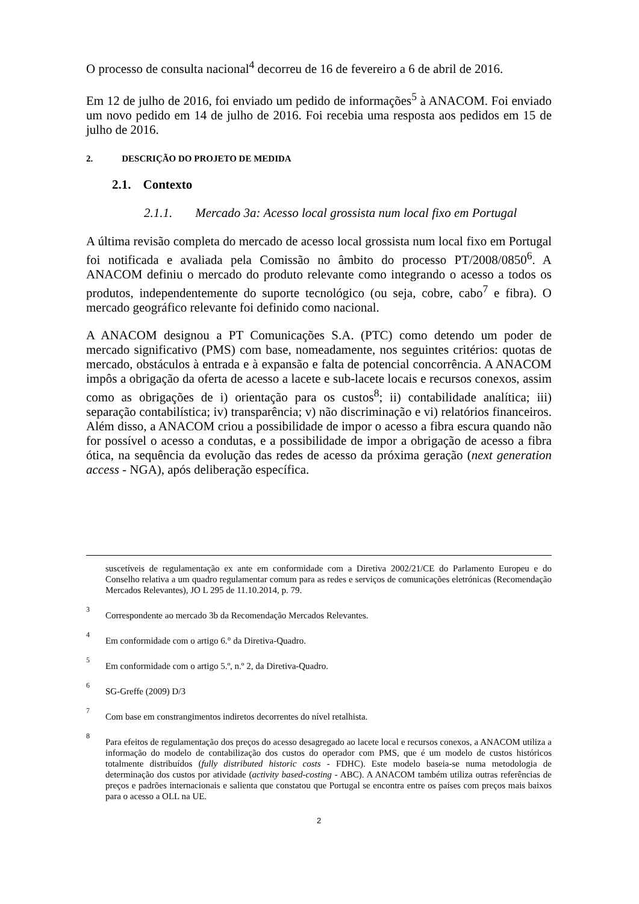O processo de consulta nacional<sup>4</sup> decorreu de 16 de fevereiro a 6 de abril de 2016.
Em 12 de julho de 2016, foi enviado um pedido de informações<sup>5</sup> à ANACOM. Foi enviado um novo pedido em 14 de julho de 2016. Foi recebia uma resposta aos pedidos em 15 de julho de 2016.
2. DESCRIÇÃO DO PROJETO DE MEDIDA
2.1. Contexto
2.1.1. Mercado 3a: Acesso local grossista num local fixo em Portugal
A última revisão completa do mercado de acesso local grossista num local fixo em Portugal foi notificada e avaliada pela Comissão no âmbito do processo PT/2008/0850<sup>6</sup>. A ANACOM definiu o mercado do produto relevante como integrando o acesso a todos os produtos, independentemente do suporte tecnológico (ou seja, cobre, cabo<sup>7</sup> e fibra). O mercado geográfico relevante foi definido como nacional.
A ANACOM designou a PT Comunicações S.A. (PTC) como detendo um poder de mercado significativo (PMS) com base, nomeadamente, nos seguintes critérios: quotas de mercado, obstáculos à entrada e à expansão e falta de potencial concorrência. A ANACOM impôs a obrigação da oferta de acesso a lacete e sub-lacete locais e recursos conexos, assim como as obrigações de i) orientação para os custos<sup>8</sup>; ii) contabilidade analítica; iii) separação contabilística; iv) transparência; v) não discriminação e vi) relatórios financeiros. Além disso, a ANACOM criou a possibilidade de impor o acesso a fibra escura quando não for possível o acesso a condutas, e a possibilidade de impor a obrigação de acesso a fibra ótica, na sequência da evolução das redes de acesso da próxima geração (next generation access - NGA), após deliberação específica.
suscetíveis de regulamentação ex ante em conformidade com a Diretiva 2002/21/CE do Parlamento Europeu e do Conselho relativa a um quadro regulamentar comum para as redes e serviços de comunicações eletrónicas (Recomendação Mercados Relevantes), JO L 295 de 11.10.2014, p. 79.
3 Correspondente ao mercado 3b da Recomendação Mercados Relevantes.
4 Em conformidade com o artigo 6.° da Diretiva-Quadro.
5 Em conformidade com o artigo 5.º, n.º 2, da Diretiva-Quadro.
6 SG-Greffe (2009) D/3
7 Com base em constrangimentos indiretos decorrentes do nível retalhista.
8 Para efeitos de regulamentação dos preços do acesso desagregado ao lacete local e recursos conexos, a ANACOM utiliza a informação do modelo de contabilização dos custos do operador com PMS, que é um modelo de custos históricos totalmente distribuídos (fully distributed historic costs - FDHC). Este modelo baseia-se numa metodologia de determinação dos custos por atividade (activity based-costing - ABC). A ANACOM também utiliza outras referências de preços e padrões internacionais e salienta que constatou que Portugal se encontra entre os países com preços mais baixos para o acesso a OLL na UE.
2